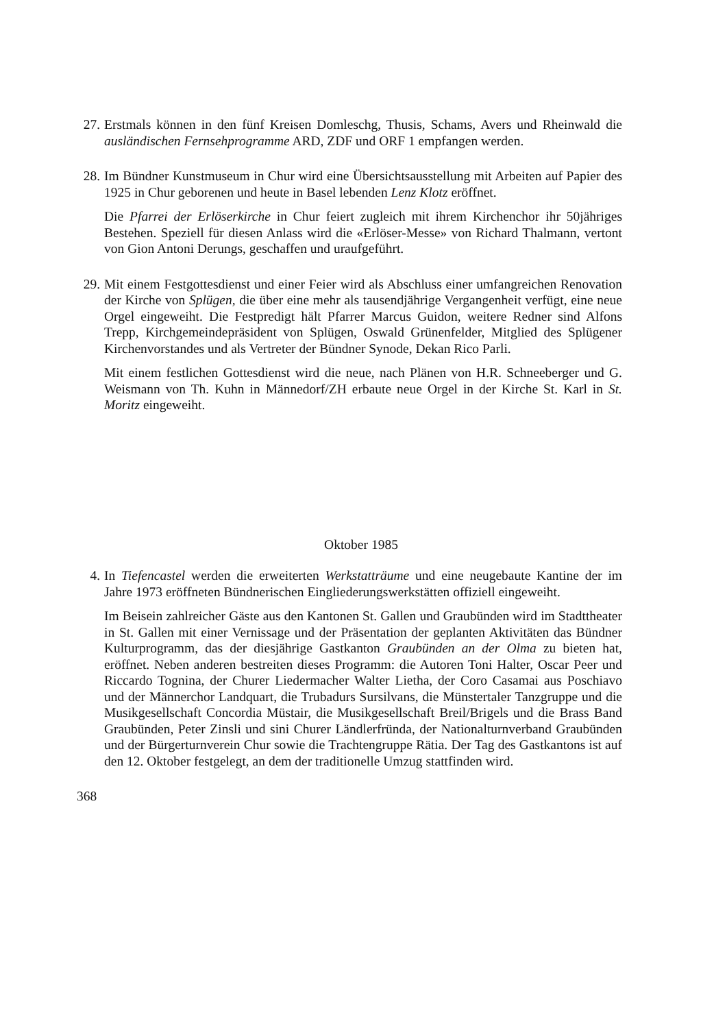27.
Erstmals können in den fünf Kreisen Domleschg, Thusis, Schams, Avers und Rheinwald die ausländischen Fernsehprogramme ARD, ZDF und ORF 1 empfangen werden.
28.
Im Bündner Kunstmuseum in Chur wird eine Übersichtsausstellung mit Arbeiten auf Papier des 1925 in Chur geborenen und heute in Basel lebenden Lenz Klotz eröffnet.
Die Pfarrei der Erlöserkirche in Chur feiert zugleich mit ihrem Kirchenchor ihr 50jähriges Bestehen. Speziell für diesen Anlass wird die «Erlöser-Messe» von Richard Thalmann, vertont von Gion Antoni Derungs, geschaffen und uraufgeführt.
29.
Mit einem Festgottesdienst und einer Feier wird als Abschluss einer umfangreichen Renovation der Kirche von Splügen, die über eine mehr als tausendjährige Vergangenheit verfügt, eine neue Orgel eingeweiht. Die Festpredigt hält Pfarrer Marcus Guidon, weitere Redner sind Alfons Trepp, Kirchgemeindepräsident von Splügen, Oswald Grünenfelder, Mitglied des Splügener Kirchenvorstandes und als Vertreter der Bündner Synode, Dekan Rico Parli.
Mit einem festlichen Gottesdienst wird die neue, nach Plänen von H.R. Schneeberger und G. Weismann von Th. Kuhn in Männedorf/ZH erbaute neue Orgel in der Kirche St. Karl in St. Moritz eingeweiht.
Oktober 1985
4. In Tiefencastel werden die erweiterten Werkstatträume und eine neugebaute Kantine der im Jahre 1973 eröffneten Bündnerischen Eingliederungswerkstätten offiziell eingeweiht.
Im Beisein zahlreicher Gäste aus den Kantonen St. Gallen und Graubünden wird im Stadttheater in St. Gallen mit einer Vernissage und der Präsentation der geplanten Aktivitäten das Bündner Kulturprogramm, das der diesjährige Gastkanton Graubünden an der Olma zu bieten hat, eröffnet. Neben anderen bestreiten dieses Programm: die Autoren Toni Halter, Oscar Peer und Riccardo Tognina, der Churer Liedermacher Walter Lietha, der Coro Casamai aus Poschiavo und der Männerchor Landquart, die Trubadurs Sursilvans, die Münstertaler Tanzgruppe und die Musikgesellschaft Concordia Müstair, die Musikgesellschaft Breil/Brigels und die Brass Band Graubünden, Peter Zinsli und sini Churer Ländlerfründa, der Nationalturnverband Graubünden und der Bürgerturnverein Chur sowie die Trachtengruppe Rätia. Der Tag des Gastkantons ist auf den 12. Oktober festgelegt, an dem der traditionelle Umzug stattfinden wird.
368